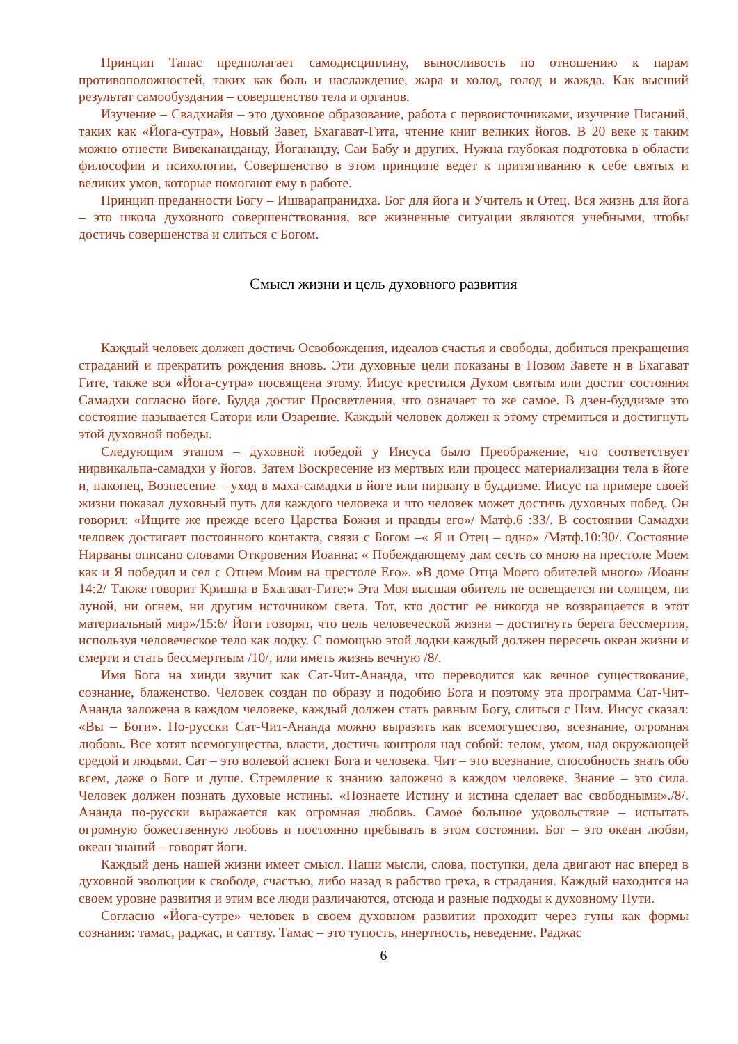Принцип Тапас предполагает самодисциплину, выносливость по отношению к парам противоположностей, таких как боль и наслаждение, жара и холод, голод и жажда. Как высший результат самообуздания – совершенство тела и органов.
Изучение – Свадхиайя – это духовное образование, работа с первоисточниками, изучение Писаний, таких как «Йога-сутра», Новый Завет, Бхагават-Гита, чтение книг великих йогов. В 20 веке к таким можно отнести Вивекананданду, Йогананду, Саи Бабу и других. Нужна глубокая подготовка в области философии и психологии. Совершенство в этом принципе ведет к притягиванию к себе святых и великих умов, которые помогают ему в работе.
Принцип преданности Богу – Ишварапранидха. Бог для йога и Учитель и Отец. Вся жизнь для йога – это школа духовного совершенствования, все жизненные ситуации являются учебными, чтобы достичь совершенства и слиться с Богом.
Смысл жизни и цель духовного развития
Каждый человек должен достичь Освобождения, идеалов счастья и свободы, добиться прекращения страданий и прекратить рождения вновь. Эти духовные цели показаны в Новом Завете и в Бхагават Гите, также вся «Йога-сутра» посвящена этому. Иисус крестился Духом святым или достиг состояния Самадхи согласно йоге. Будда достиг Просветления, что означает то же самое. В дзен-буддизме это состояние называется Сатори или Озарение. Каждый человек должен к этому стремиться и достигнуть этой духовной победы.
Следующим этапом – духовной победой у Иисуса было Преображение, что соответствует нирвикальпа-самадхи у йогов. Затем Воскресение из мертвых или процесс материализации тела в йоге и, наконец, Вознесение – уход в маха-самадхи в йоге или нирвану в буддизме. Иисус на примере своей жизни показал духовный путь для каждого человека и что человек может достичь духовных побед. Он говорил: «Ищите же прежде всего Царства Божия и правды его»/ Матф.6 :33/. В состоянии Самадхи человек достигает постоянного контакта, связи с Богом –« Я и Отец – одно» /Матф.10:30/. Состояние Нирваны описано словами Откровения Иоанна: « Побеждающему дам сесть со мною на престоле Моем как и Я победил и сел с Отцем Моим на престоле Его». »В доме Отца Моего обителей много» /Иоанн 14:2/ Также говорит Кришна в Бхагават-Гите:» Эта Моя высшая обитель не освещается ни солнцем, ни луной, ни огнем, ни другим источником света. Тот, кто достиг ее никогда не возвращается в этот материальный мир»/15:6/ Йоги говорят, что цель человеческой жизни – достигнуть берега бессмертия, используя человеческое тело как лодку. С помощью этой лодки каждый должен пересечь океан жизни и смерти и стать бессмертным /10/, или иметь жизнь вечную /8/.
Имя Бога на хинди звучит как Сат-Чит-Ананда, что переводится как вечное существование, сознание, блаженство. Человек создан по образу и подобию Бога и поэтому эта программа Сат-Чит-Ананда заложена в каждом человеке, каждый должен стать равным Богу, слиться с Ним. Иисус сказал: «Вы – Боги». По-русски Сат-Чит-Ананда можно выразить как всемогущество, всезнание, огромная любовь. Все хотят всемогущества, власти, достичь контроля над собой: телом, умом, над окружающей средой и людьми. Сат – это волевой аспект Бога и человека. Чит – это всезнание, способность знать обо всем, даже о Боге и душе. Стремление к знанию заложено в каждом человеке. Знание – это сила. Человек должен познать духовые истины. «Познаете Истину и истина сделает вас свободными»./8/. Ананда по-русски выражается как огромная любовь. Самое большое удовольствие – испытать огромную божественную любовь и постоянно пребывать в этом состоянии. Бог – это океан любви, океан знаний – говорят йоги.
Каждый день нашей жизни имеет смысл. Наши мысли, слова, поступки, дела двигают нас вперед в духовной эволюции к свободе, счастью, либо назад в рабство греха, в страдания. Каждый находится на своем уровне развития и этим все люди различаются, отсюда и разные подходы к духовному Пути.
Согласно «Йога-сутре» человек в своем духовном развитии проходит через гуны как формы сознания: тамас, раджас, и саттву. Тамас – это тупость, инертность, неведение. Раджас
6